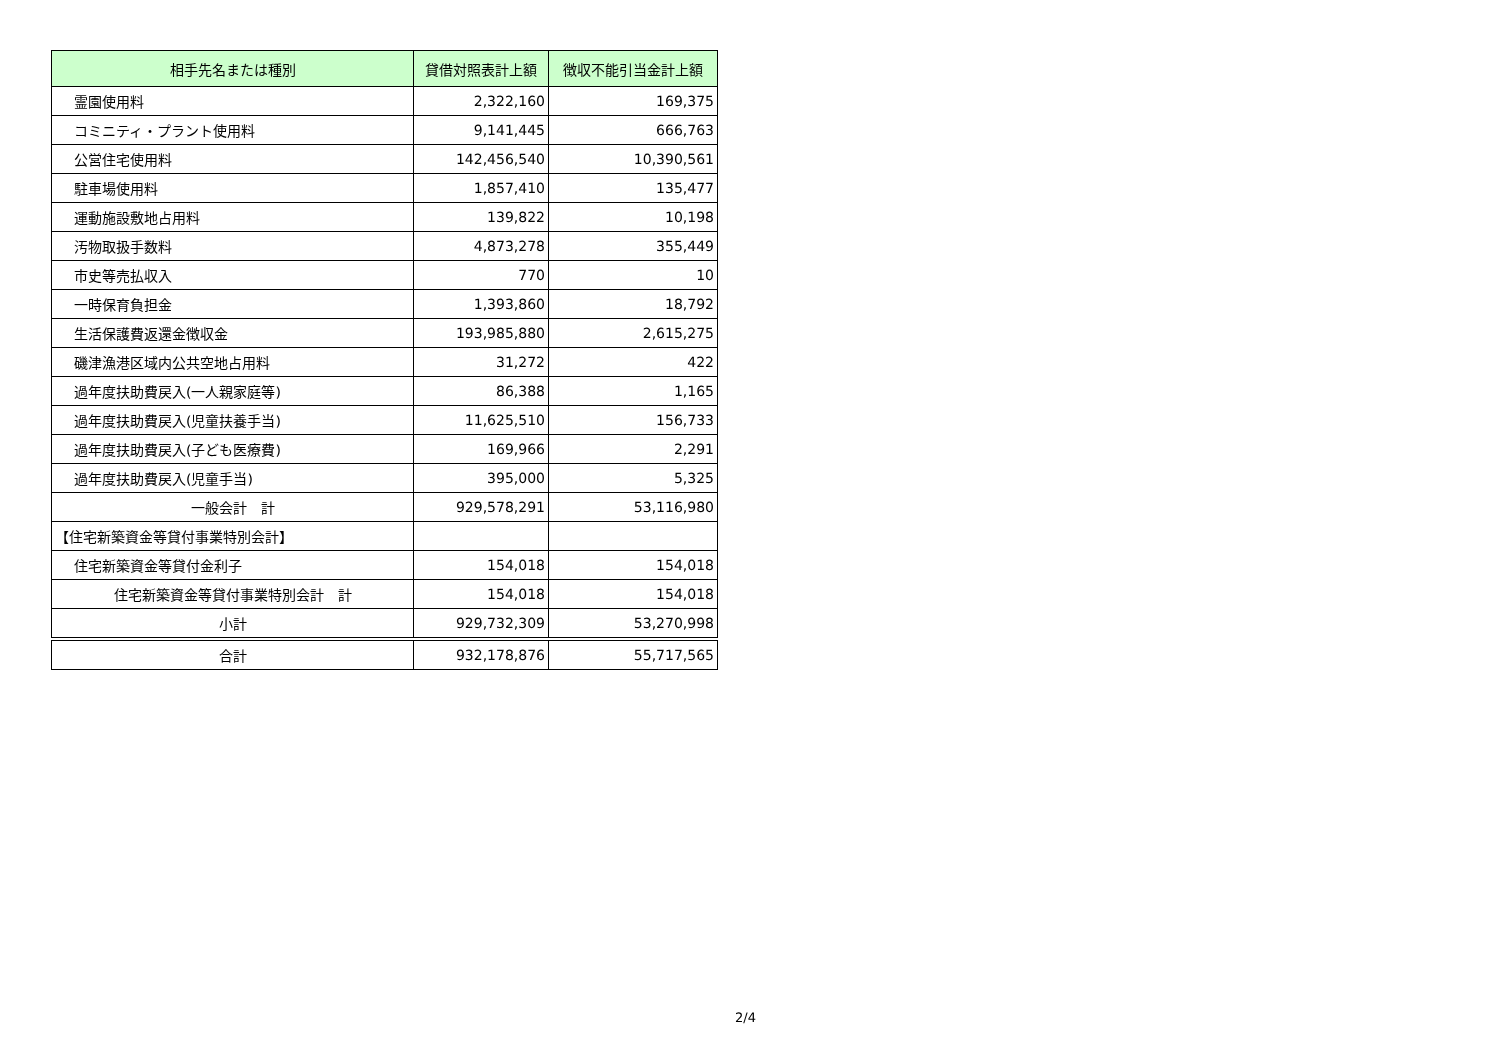| 相手先名または種別 | 貸借対照表計上額 | 徴収不能引当金計上額 |
| --- | --- | --- |
| 霊園使用料 | 2,322,160 | 169,375 |
| コミニティ・プラント使用料 | 9,141,445 | 666,763 |
| 公営住宅使用料 | 142,456,540 | 10,390,561 |
| 駐車場使用料 | 1,857,410 | 135,477 |
| 運動施設敷地占用料 | 139,822 | 10,198 |
| 汚物取扱手数料 | 4,873,278 | 355,449 |
| 市史等売払収入 | 770 | 10 |
| 一時保育負担金 | 1,393,860 | 18,792 |
| 生活保護費返還金徴収金 | 193,985,880 | 2,615,275 |
| 磯津漁港区域内公共空地占用料 | 31,272 | 422 |
| 過年度扶助費戻入(一人親家庭等) | 86,388 | 1,165 |
| 過年度扶助費戻入(児童扶養手当) | 11,625,510 | 156,733 |
| 過年度扶助費戻入(子ども医療費) | 169,966 | 2,291 |
| 過年度扶助費戻入(児童手当) | 395,000 | 5,325 |
| 一般会計 計 | 929,578,291 | 53,116,980 |
| 【住宅新築資金等貸付事業特別会計】 | | |
| 住宅新築資金等貸付金利子 | 154,018 | 154,018 |
| 住宅新築資金等貸付事業特別会計 計 | 154,018 | 154,018 |
| 小計 | 929,732,309 | 53,270,998 |
| 合計 | 932,178,876 | 55,717,565 |
2/4